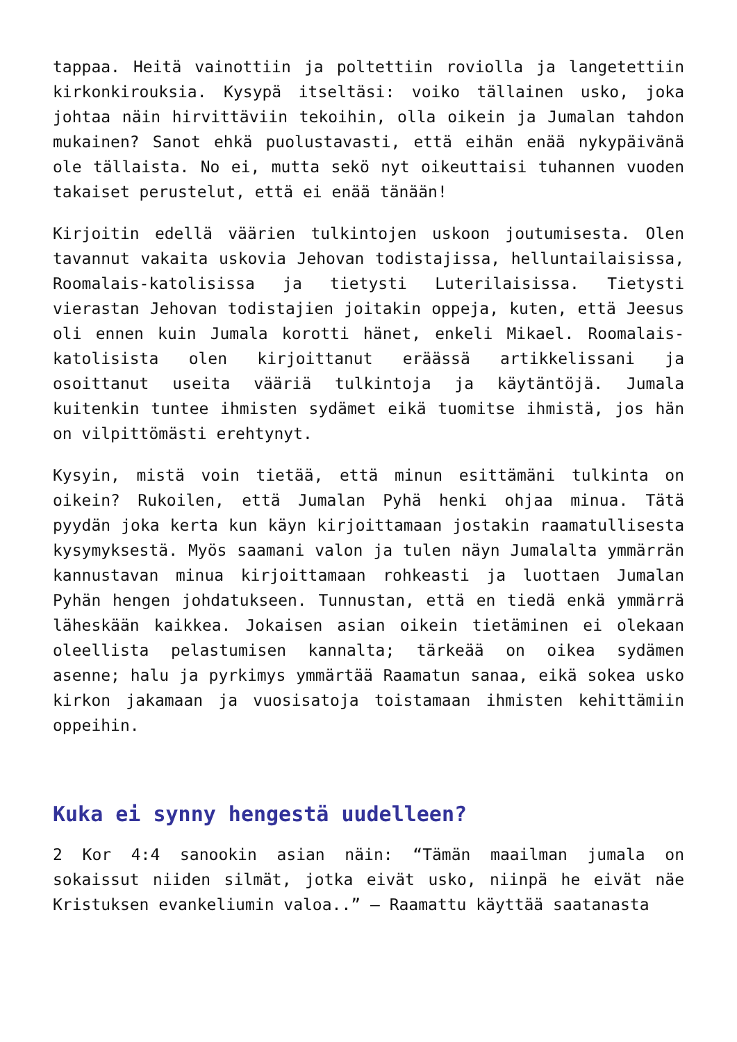tappaa. Heitä vainottiin ja poltettiin roviolla ja langetettiin kirkonkirouksia. Kysypä itseltäsi: voiko tällainen usko, joka johtaa näin hirvittäviin tekoihin, olla oikein ja Jumalan tahdon mukainen? Sanot ehkä puolustavasti, että eihän enää nykypäivänä ole tällaista. No ei, mutta sekö nyt oikeuttaisi tuhannen vuoden takaiset perustelut, että ei enää tänään!
Kirjoitin edellä väärien tulkintojen uskoon joutumisesta. Olen tavannut vakaita uskovia Jehovan todistajissa, helluntailaisissa, Roomalais-katolisissa ja tietysti Luterilaisissa. Tietysti vierastan Jehovan todistajien joitakin oppeja, kuten, että Jeesus oli ennen kuin Jumala korotti hänet, enkeli Mikael. Roomalais-katolisista olen kirjoittanut eräässä artikkelissani ja osoittanut useita vääriä tulkintoja ja käytäntöjä. Jumala kuitenkin tuntee ihmisten sydämet eikä tuomitse ihmistä, jos hän on vilpittömästi erehtynyt.
Kysyin, mistä voin tietää, että minun esittämäni tulkinta on oikein? Rukoilen, että Jumalan Pyhä henki ohjaa minua. Tätä pyydän joka kerta kun käyn kirjoittamaan jostakin raamatullisesta kysymyksestä. Myös saamani valon ja tulen näyn Jumalalta ymmärrän kannustavan minua kirjoittamaan rohkeasti ja luottaen Jumalan Pyhän hengen johdatukseen. Tunnustan, että en tiedä enkä ymmärrä läheskään kaikkea. Jokaisen asian oikein tietäminen ei olekaan oleellista pelastumisen kannalta; tärkeää on oikea sydämen asenne; halu ja pyrkimys ymmärtää Raamatun sanaa, eikä sokea usko kirkon jakamaan ja vuosisatoja toistamaan ihmisten kehittämiin oppeihin.
Kuka ei synny hengestä uudelleen?
2 Kor 4:4 sanookin asian näin: “Tämän maailman jumala on sokaissut niiden silmät, jotka eivät usko, niinpä he eivät näe Kristuksen evankeliumin valoa..” – Raamattu käyttää saatanasta